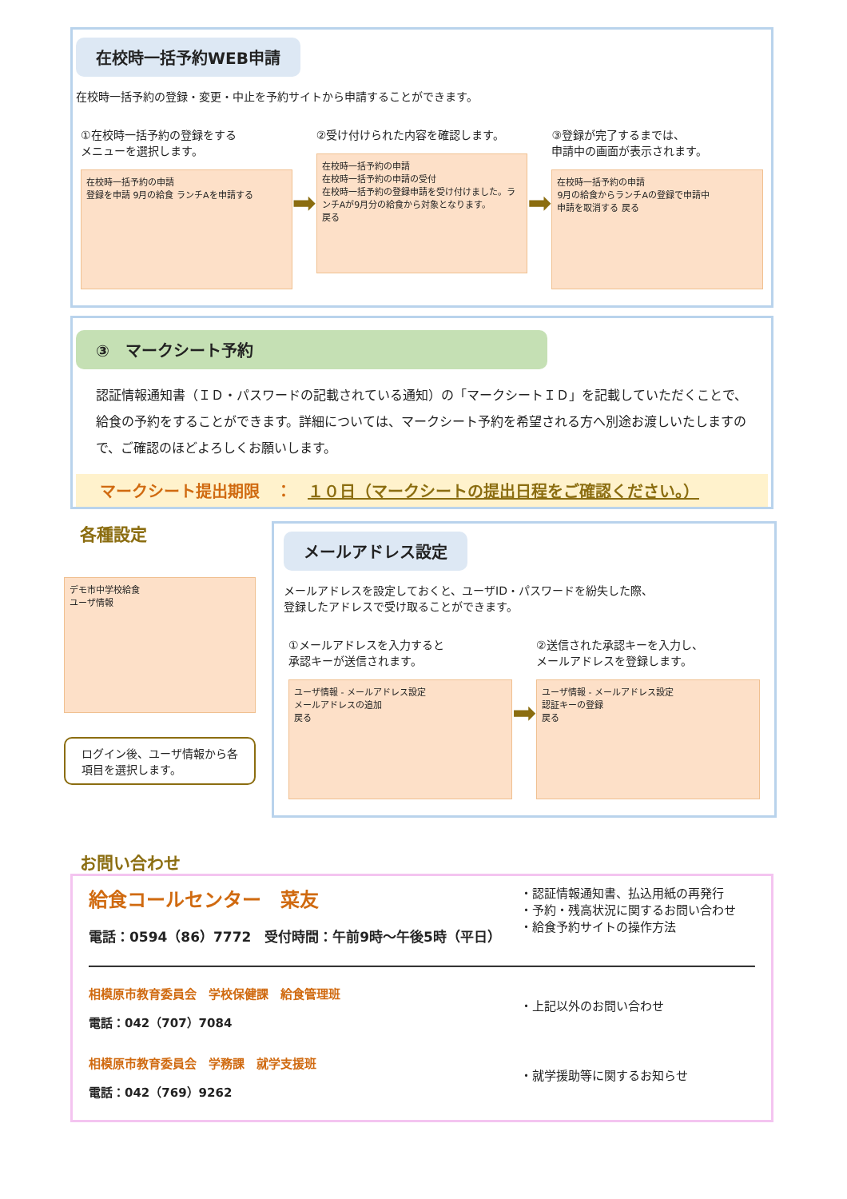在校時一括予約WEB申請
在校時一括予約の登録・変更・中止を予約サイトから申請することができます。
①在校時一括予約の登録をする
メニューを選択します。
在校時一括予約の申請
登録を申請 9月の給食 ランチAを申請する
➡
②受け付けられた内容を確認します。
在校時一括予約の申請
在校時一括予約の申請の受付
在校時一括予約の登録申請を受け付けました。ランチAが9月分の給食から対象となります。
戻る
➡
③登録が完了するまでは、
申請中の画面が表示されます。
在校時一括予約の申請
9月の給食からランチAの登録で申請中
申請を取消する 戻る
③　マークシート予約
認証情報通知書（ＩＤ・パスワードの記載されている通知）の「マークシートＩＤ」を記載していただくことで、給食の予約をすることができます。詳細については、マークシート予約を希望される方へ別途お渡しいたしますので、ご確認のほどよろしくお願いします。
マークシート提出期限　：　１０日（マークシートの提出日程をご確認ください。）
各種設定
デモ市中学校給食
ユーザ情報
ログイン後、ユーザ情報から各項目を選択します。
メールアドレス設定
メールアドレスを設定しておくと、ユーザID・パスワードを紛失した際、
登録したアドレスで受け取ることができます。
①メールアドレスを入力すると
承認キーが送信されます。
ユーザ情報 - メールアドレス設定
メールアドレスの追加
戻る
➡
②送信された承認キーを入力し、
メールアドレスを登録します。
ユーザ情報 - メールアドレス設定
認証キーの登録
戻る
お問い合わせ
給食コールセンター　菜友
電話：0594（86）7772　受付時間：午前9時～午後5時（平日）
・認証情報通知書、払込用紙の再発行
・予約・残高状況に関するお問い合わせ
・給食予約サイトの操作方法
相模原市教育委員会　学校保健課　給食管理班
電話：042（707）7084
・上記以外のお問い合わせ
相模原市教育委員会　学務課　就学支援班
電話：042（769）9262
・就学援助等に関するお知らせ